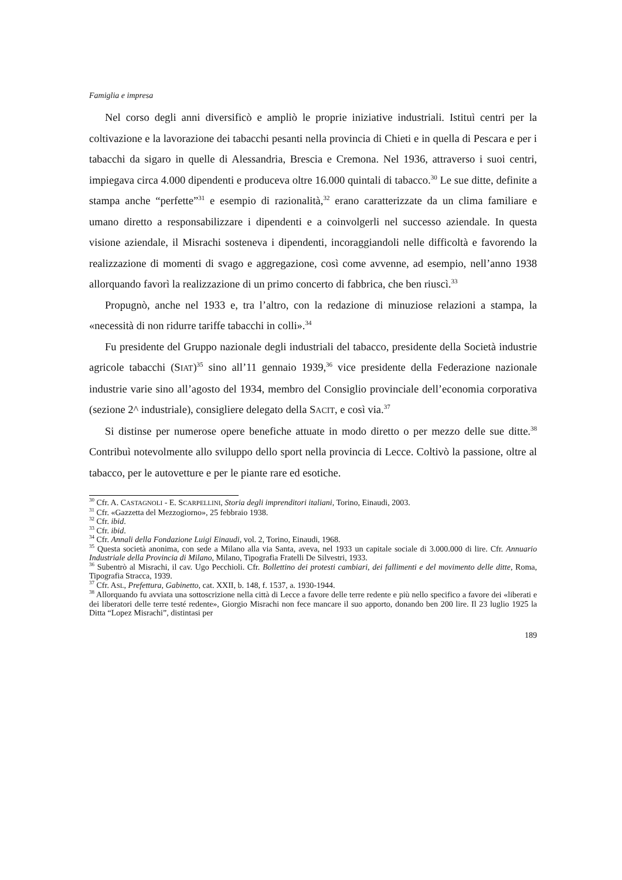Famiglia e impresa
Nel corso degli anni diversificò e ampliò le proprie iniziative industriali. Istituì centri per la coltivazione e la lavorazione dei tabacchi pesanti nella provincia di Chieti e in quella di Pescara e per i tabacchi da sigaro in quelle di Alessandria, Brescia e Cremona. Nel 1936, attraverso i suoi centri, impiegava circa 4.000 dipendenti e produceva oltre 16.000 quintali di tabacco.<sup>30</sup> Le sue ditte, definite a stampa anche “perfette”<sup>31</sup> e esempio di razionalità,<sup>32</sup> erano caratterizzate da un clima familiare e umano diretto a responsabilizzare i dipendenti e a coinvolgerli nel successo aziendale. In questa visione aziendale, il Misrachi sosteneva i dipendenti, incoraggiandoli nelle difficoltà e favorendo la realizzazione di momenti di svago e aggregazione, così come avvenne, ad esempio, nell’anno 1938 allorquando favorì la realizzazione di un primo concerto di fabbrica, che ben riuscì.<sup>33</sup>
Propugnò, anche nel 1933 e, tra l’altro, con la redazione di minuziose relazioni a stampa, la «necessità di non ridurre tariffe tabacchi in colli».<sup>34</sup>
Fu presidente del Gruppo nazionale degli industriali del tabacco, presidente della Società industrie agricole tabacchi (SIAT)<sup>35</sup> sino all’11 gennaio 1939,<sup>36</sup> vice presidente della Federazione nazionale industrie varie sino all’agosto del 1934, membro del Consiglio provinciale dell’economia corporativa (sezione 2^ industriale), consigliere delegato della SACIT, e così via.<sup>37</sup>
Si distinse per numerose opere benefiche attuate in modo diretto o per mezzo delle sue ditte.<sup>38</sup> Contribuì notevolmente allo sviluppo dello sport nella provincia di Lecce. Coltivò la passione, oltre al tabacco, per le autovetture e per le piante rare ed esotiche.
<sup>30</sup> Cfr. A. CASTAGNOLI - E. SCARPELLINI, Storia degli imprenditori italiani, Torino, Einaudi, 2003.
<sup>31</sup> Cfr. «Gazzetta del Mezzogiorno», 25 febbraio 1938.
<sup>32</sup> Cfr. ibid.
<sup>33</sup> Cfr. ibid.
<sup>34</sup> Cfr. Annali della Fondazione Luigi Einaudi, vol. 2, Torino, Einaudi, 1968.
<sup>35</sup> Questa società anonima, con sede a Milano alla via Santa, aveva, nel 1933 un capitale sociale di 3.000.000 di lire. Cfr. Annuario Industriale della Provincia di Milano, Milano, Tipografia Fratelli De Silvestri, 1933.
<sup>36</sup> Subentrò al Misrachi, il cav. Ugo Pecchioli. Cfr. Bollettino dei protesti cambiari, dei fallimenti e del movimento delle ditte, Roma, Tipografia Stracca, 1939.
<sup>37</sup> Cfr. ASL, Prefettura, Gabinetto, cat. XXII, b. 148, f. 1537, a. 1930-1944.
<sup>38</sup> Allorquando fu avviata una sottoscrizione nella città di Lecce a favore delle terre redente e più nello specifico a favore dei «liberati e dei liberatori delle terre testé redente», Giorgio Misrachi non fece mancare il suo apporto, donando ben 200 lire. Il 23 luglio 1925 la Ditta “Lopez Misrachi”, distintasi per
189